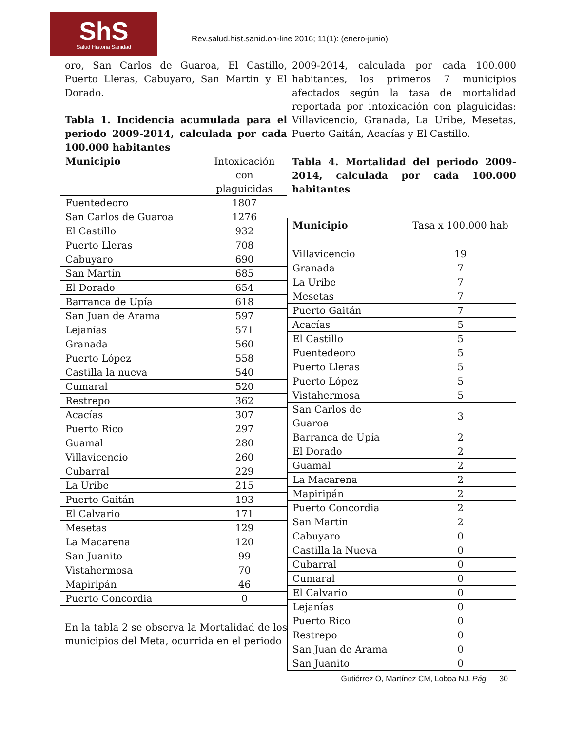ShS
Salud Historia Sanidad
Rev.salud.hist.sanid.on-line 2016; 11(1): (enero-junio)
oro, San Carlos de Guaroa, El Castillo, Puerto Lleras, Cabuyaro, San Martin y El Dorado.
Tabla 1. Incidencia acumulada para el periodo 2009-2014, calculada por cada 100.000 habitantes
| Municipio | Intoxicación con plaguicidas |
| --- | --- |
| Fuentedeoro | 1807 |
| San Carlos de Guaroa | 1276 |
| El Castillo | 932 |
| Puerto Lleras | 708 |
| Cabuyaro | 690 |
| San Martín | 685 |
| El Dorado | 654 |
| Barranca de Upía | 618 |
| San Juan de Arama | 597 |
| Lejanías | 571 |
| Granada | 560 |
| Puerto López | 558 |
| Castilla la nueva | 540 |
| Cumaral | 520 |
| Restrepo | 362 |
| Acacías | 307 |
| Puerto Rico | 297 |
| Guamal | 280 |
| Villavicencio | 260 |
| Cubarral | 229 |
| La Uribe | 215 |
| Puerto Gaitán | 193 |
| El Calvario | 171 |
| Mesetas | 129 |
| La Macarena | 120 |
| San Juanito | 99 |
| Vistahermosa | 70 |
| Mapiripán | 46 |
| Puerto Concordia | 0 |
En la tabla 2 se observa la Mortalidad de los municipios del Meta, ocurrida en el periodo
2009-2014, calculada por cada 100.000 habitantes, los primeros 7 municipios afectados según la tasa de mortalidad reportada por intoxicación con plaguicidas: Villavicencio, Granada, La Uribe, Mesetas, Puerto Gaitán, Acacías y El Castillo.
Tabla 4. Mortalidad del periodo 2009-2014, calculada por cada 100.000 habitantes
| Municipio | Tasa x 100.000 hab |
| --- | --- |
| Villavicencio | 19 |
| Granada | 7 |
| La Uribe | 7 |
| Mesetas | 7 |
| Puerto Gaitán | 7 |
| Acacías | 5 |
| El Castillo | 5 |
| Fuentedeoro | 5 |
| Puerto Lleras | 5 |
| Puerto López | 5 |
| Vistahermosa | 5 |
| San Carlos de Guaroa | 3 |
| Barranca de Upía | 2 |
| El Dorado | 2 |
| Guamal | 2 |
| La Macarena | 2 |
| Mapiripán | 2 |
| Puerto Concordia | 2 |
| San Martín | 2 |
| Cabuyaro | 0 |
| Castilla la Nueva | 0 |
| Cubarral | 0 |
| Cumaral | 0 |
| El Calvario | 0 |
| Lejanías | 0 |
| Puerto Rico | 0 |
| Restrepo | 0 |
| San Juan de Arama | 0 |
| San Juanito | 0 |
Gutiérrez O, Martínez CM, Loboa NJ. Pág. 30